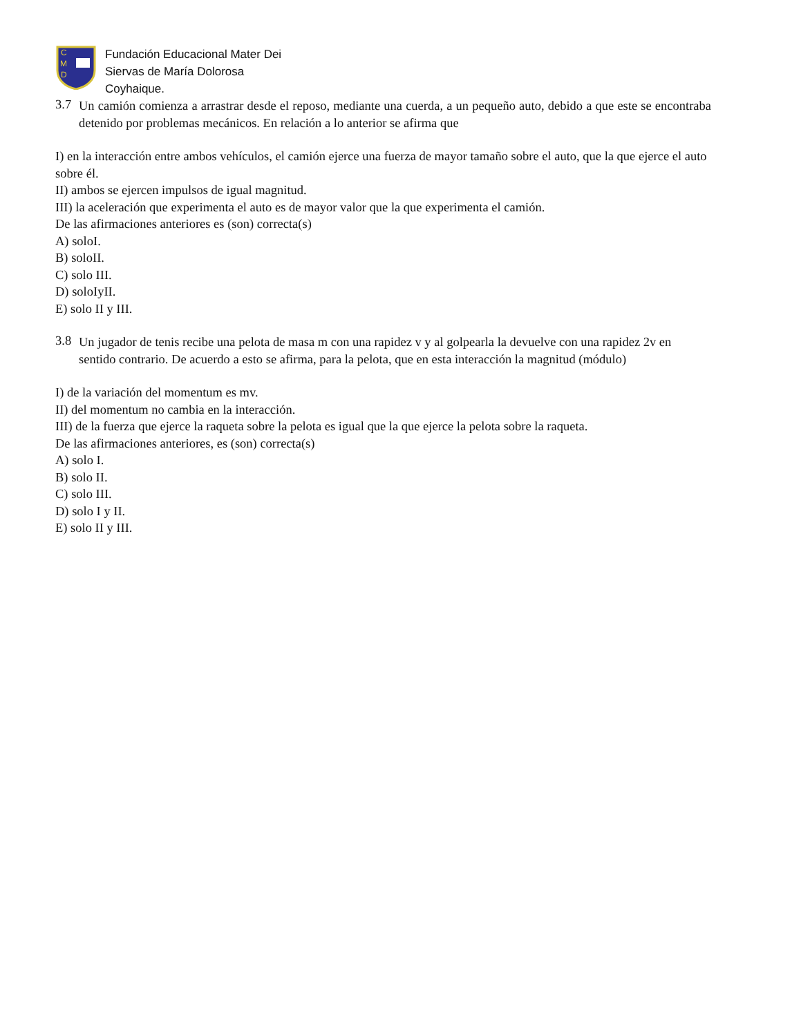C
M
D
Fundación Educacional Mater Dei
Siervas de María Dolorosa
Coyhaique.
3.7
Un camión comienza a arrastrar desde el reposo, mediante una cuerda, a un pequeño auto, debido a que este se encontraba detenido por problemas mecánicos. En relación a lo anterior se afirma que
I) en la interacción entre ambos vehículos, el camión ejerce una fuerza de mayor tamaño sobre el auto, que la que ejerce el auto sobre él.
II) ambos se ejercen impulsos de igual magnitud.
III) la aceleración que experimenta el auto es de mayor valor que la que experimenta el camión.
De las afirmaciones anteriores es (son) correcta(s)
A) soloI.
B) soloII.
C) solo III.
D) soloIyII.
E) solo II y III.
3.8
Un jugador de tenis recibe una pelota de masa m con una rapidez v y al golpearla la devuelve con una rapidez 2v en sentido contrario. De acuerdo a esto se afirma, para la pelota, que en esta interacción la magnitud (módulo)
I) de la variación del momentum es mv.
II) del momentum no cambia en la interacción.
III) de la fuerza que ejerce la raqueta sobre la pelota es igual que la que ejerce la pelota sobre la raqueta.
De las afirmaciones anteriores, es (son) correcta(s)
A) solo I.
B) solo II.
C) solo III.
D) solo I y II.
E) solo II y III.